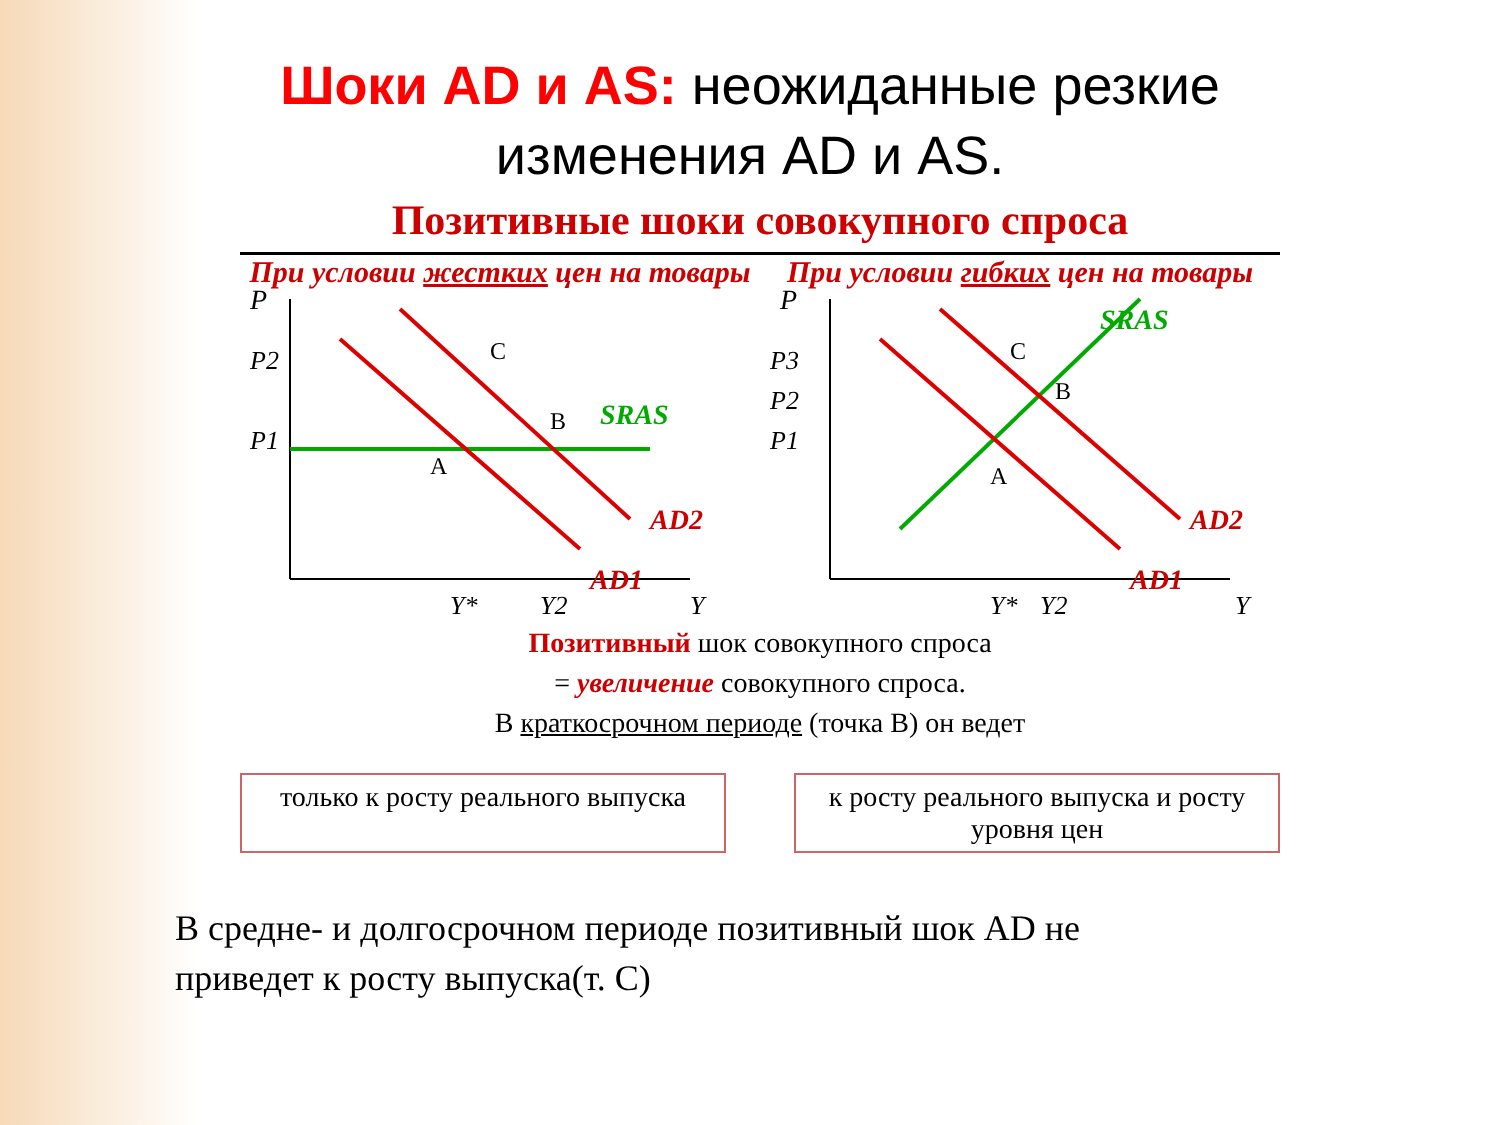Шоки AD и AS: неожиданные резкие
изменения AD и AS.
Позитивные шоки совокупного спроса
При условии жестких цен на товары
P
P2
P1
C
B
A
SRAS
AD2
AD1
Y*
Y2
Y
При условии гибких цен на товары
P
P3
P2
P1
C
B
A
SRAS
AD2
AD1
Y*
Y2
Y
Позитивный шок совокупного спроса
= увеличение совокупного спроса.
В краткосрочном периоде (точка В) он ведет
только к росту реального выпуска
к росту реального выпуска и росту уровня цен
В средне- и долгосрочном периоде позитивный шок AD не
приведет к росту выпуска(т. С)